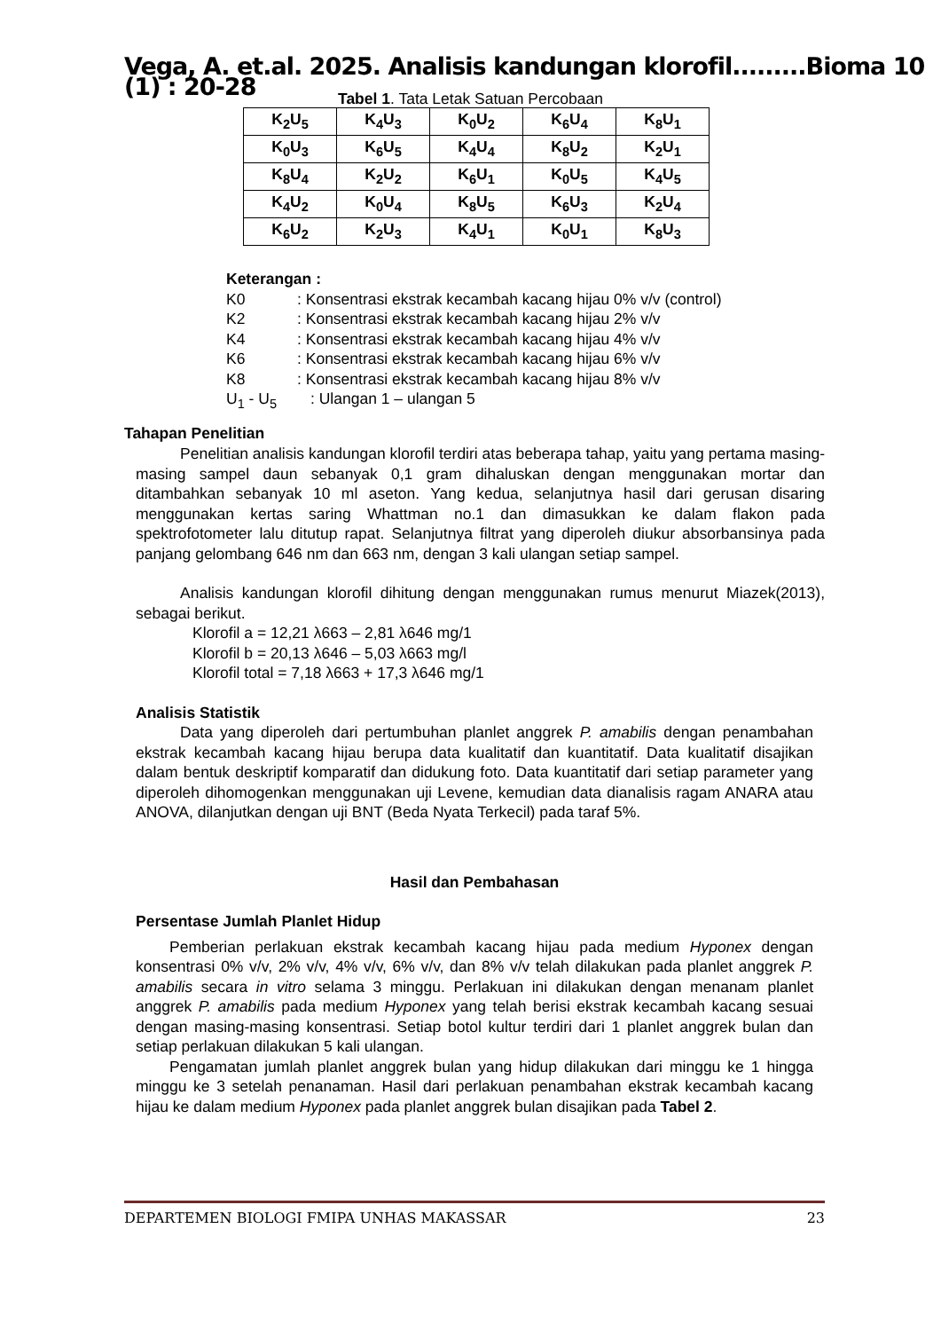Vega, A. et.al. 2025. Analisis kandungan klorofil.........Bioma 10 (1) : 20-28
Tabel 1. Tata Letak Satuan Percobaan
| K<sub>2</sub>U<sub>5</sub> | K<sub>4</sub>U<sub>3</sub> | K<sub>0</sub>U<sub>2</sub> | K<sub>6</sub>U<sub>4</sub> | K<sub>8</sub>U<sub>1</sub> |
| K<sub>0</sub>U<sub>3</sub> | K<sub>6</sub>U<sub>5</sub> | K<sub>4</sub>U<sub>4</sub> | K<sub>8</sub>U<sub>2</sub> | K<sub>2</sub>U<sub>1</sub> |
| K<sub>8</sub>U<sub>4</sub> | K<sub>2</sub>U<sub>2</sub> | K<sub>6</sub>U<sub>1</sub> | K<sub>0</sub>U<sub>5</sub> | K<sub>4</sub>U<sub>5</sub> |
| K<sub>4</sub>U<sub>2</sub> | K<sub>0</sub>U<sub>4</sub> | K<sub>8</sub>U<sub>5</sub> | K<sub>6</sub>U<sub>3</sub> | K<sub>2</sub>U<sub>4</sub> |
| K<sub>6</sub>U<sub>2</sub> | K<sub>2</sub>U<sub>3</sub> | K<sub>4</sub>U<sub>1</sub> | K<sub>0</sub>U<sub>1</sub> | K<sub>8</sub>U<sub>3</sub> |
Keterangan :
K0: Konsentrasi ekstrak kecambah kacang hijau 0% v/v (control)
K2: Konsentrasi ekstrak kecambah kacang hijau 2% v/v
K4: Konsentrasi ekstrak kecambah kacang hijau 4% v/v
K6: Konsentrasi ekstrak kecambah kacang hijau 6% v/v
K8: Konsentrasi ekstrak kecambah kacang hijau 8% v/v
U<sub>1</sub> - U<sub>5</sub>: Ulangan 1 – ulangan 5
Tahapan Penelitian
Penelitian analisis kandungan klorofil terdiri atas beberapa tahap, yaitu yang pertama masing-masing sampel daun sebanyak 0,1 gram dihaluskan dengan menggunakan mortar dan ditambahkan sebanyak 10 ml aseton. Yang kedua, selanjutnya hasil dari gerusan disaring menggunakan kertas saring Whattman no.1 dan dimasukkan ke dalam flakon pada spektrofotometer lalu ditutup rapat. Selanjutnya filtrat yang diperoleh diukur absorbansinya pada panjang gelombang 646 nm dan 663 nm, dengan 3 kali ulangan setiap sampel.
Analisis kandungan klorofil dihitung dengan menggunakan rumus menurut Miazek(2013), sebagai berikut.
Klorofil a = 12,21 λ663 – 2,81 λ646 mg/1
Klorofil b = 20,13 λ646 – 5,03 λ663 mg/l
Klorofil total = 7,18 λ663 + 17,3 λ646 mg/1
Analisis Statistik
Data yang diperoleh dari pertumbuhan planlet anggrek P. amabilis dengan penambahan ekstrak kecambah kacang hijau berupa data kualitatif dan kuantitatif. Data kualitatif disajikan dalam bentuk deskriptif komparatif dan didukung foto. Data kuantitatif dari setiap parameter yang diperoleh dihomogenkan menggunakan uji Levene, kemudian data dianalisis ragam ANARA atau ANOVA, dilanjutkan dengan uji BNT (Beda Nyata Terkecil) pada taraf 5%.
Hasil dan Pembahasan
Persentase Jumlah Planlet Hidup
Pemberian perlakuan ekstrak kecambah kacang hijau pada medium Hyponex dengan konsentrasi 0% v/v, 2% v/v, 4% v/v, 6% v/v, dan 8% v/v telah dilakukan pada planlet anggrek P. amabilis secara in vitro selama 3 minggu. Perlakuan ini dilakukan dengan menanam planlet anggrek P. amabilis pada medium Hyponex yang telah berisi ekstrak kecambah kacang sesuai dengan masing-masing konsentrasi. Setiap botol kultur terdiri dari 1 planlet anggrek bulan dan setiap perlakuan dilakukan 5 kali ulangan.
Pengamatan jumlah planlet anggrek bulan yang hidup dilakukan dari minggu ke 1 hingga minggu ke 3 setelah penanaman. Hasil dari perlakuan penambahan ekstrak kecambah kacang hijau ke dalam medium Hyponex pada planlet anggrek bulan disajikan pada Tabel 2.
DEPARTEMEN BIOLOGI FMIPA UNHAS MAKASSAR 23